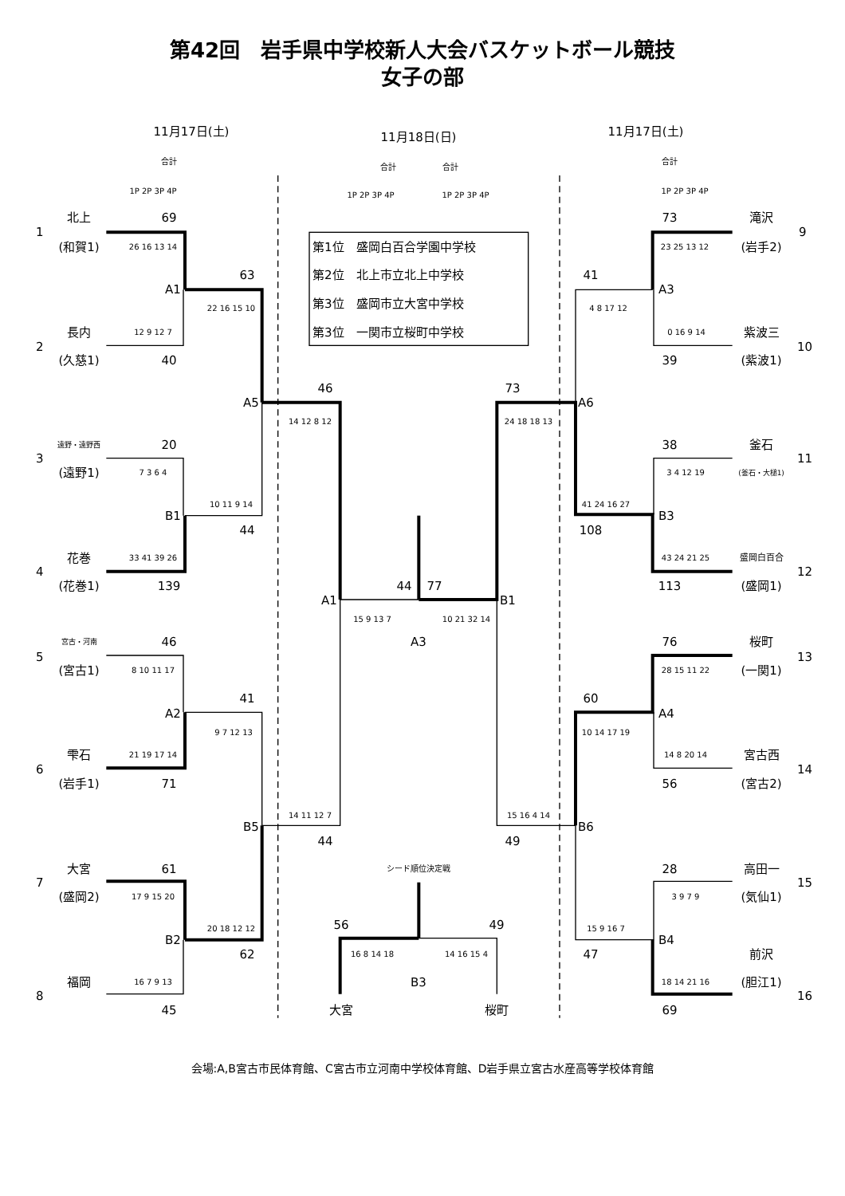第42回　岩手県中学校新人大会バスケットボール競技
女子の部
11月17日(土)
11月18日(日)
11月17日(土)
合計
合計
合計
合計
1P 2P 3P 4P
1P 2P 3P 4P
1P 2P 3P 4P
1P 2P 3P 4P
北上
69
73
滝沢
1
9
(和賀1)
26 16 13 14
第1位　盛岡白百合学園中学校
23 25 13 12
(岩手2)
63
第2位　北上市立北上中学校
41
A1
A3
第3位　盛岡市立大宮中学校
22 16 15 10
4 8 17 12
長内
12 9 12 7
第3位　一関市立桜町中学校
0 16 9 14
紫波三
2
10
(久慈1)
40
39
(紫波1)
46
73
A5
A6
14 12 8 12
24 18 18 13
遠野・遠野西
20
38
釜石
3
11
(遠野1)
7 3 6 4
3 4 12 19
(釜石・大槌1)
10 11 9 14
41 24 16 27
B1
B3
44
108
花巻
33 41 39 26
43 24 21 25
盛岡白百合
4
12
(花巻1)
139
44
77
113
(盛岡1)
A1
B1
15 9 13 7
10 21 32 14
宮古・河南
46
A3
76
桜町
5
13
(宮古1)
8 10 11 17
28 15 11 22
(一関1)
41
60
A2
A4
9 7 12 13
10 14 17 19
雫石
21 19 17 14
14 8 20 14
宮古西
6
14
(岩手1)
71
56
(宮古2)
14 11 12 7
15 16 4 14
B5
B6
44
49
大宮
61
シード順位決定戦
28
高田一
7
15
(盛岡2)
17 9 15 20
3 9 7 9
(気仙1)
20 18 12 12
56
49
15 9 16 7
B2
B4
62
16 8 14 18
14 16 15 4
47
前沢
福岡
16 7 9 13
B3
18 14 21 16
(胆江1)
8
16
45
大宮
桜町
69
会場:A,B宮古市民体育館、C宮古市立河南中学校体育館、D岩手県立宮古水産高等学校体育館